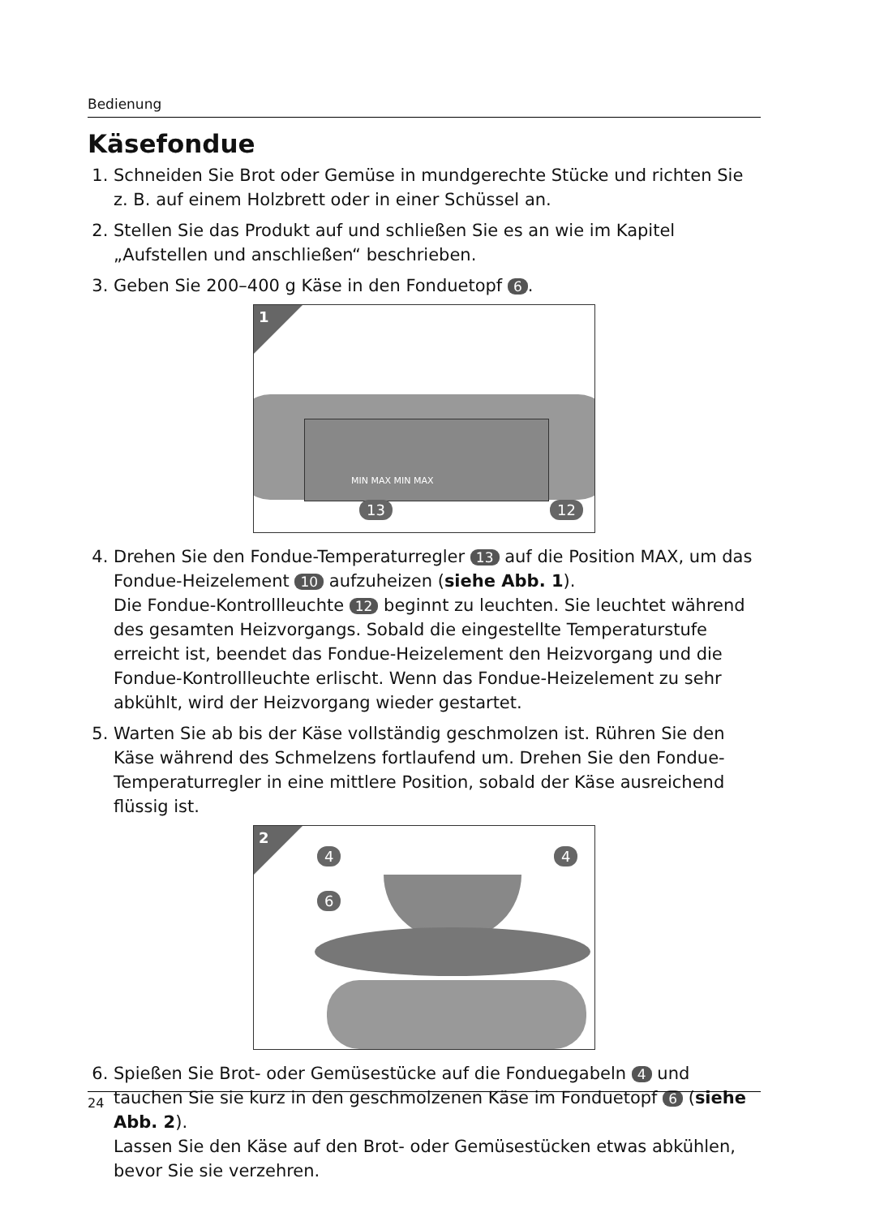Bedienung
Käsefondue
1. Schneiden Sie Brot oder Gemüse in mundgerechte Stücke und richten Sie z. B. auf einem Holzbrett oder in einer Schüssel an.
2. Stellen Sie das Produkt auf und schließen Sie es an wie im Kapitel „Aufstellen und anschließen“ beschrieben.
3. Geben Sie 200–400 g Käse in den Fonduetopf 6.
1
MIN MAX MIN MAX
13 12
4. Drehen Sie den Fondue-Temperaturregler 13 auf die Position MAX, um das Fondue-Heizelement 10 aufzuheizen (siehe Abb. 1).
Die Fondue-Kontrollleuchte 12 beginnt zu leuchten. Sie leuchtet während des gesamten Heizvorgangs. Sobald die eingestellte Temperaturstufe erreicht ist, beendet das Fondue-Heizelement den Heizvorgang und die Fondue-Kontrollleuchte erlischt. Wenn das Fondue-Heizelement zu sehr abkühlt, wird der Heizvorgang wieder gestartet.
5. Warten Sie ab bis der Käse vollständig geschmolzen ist. Rühren Sie den Käse während des Schmelzens fortlaufend um. Drehen Sie den Fondue-Temperaturregler in eine mittlere Position, sobald der Käse ausreichend flüssig ist.
2
4 4
6
6. Spießen Sie Brot- oder Gemüsestücke auf die Fonduegabeln 4 und tauchen Sie sie kurz in den geschmolzenen Käse im Fonduetopf 6 (siehe Abb. 2).
Lassen Sie den Käse auf den Brot- oder Gemüsestücken etwas abkühlen, bevor Sie sie verzehren.
24